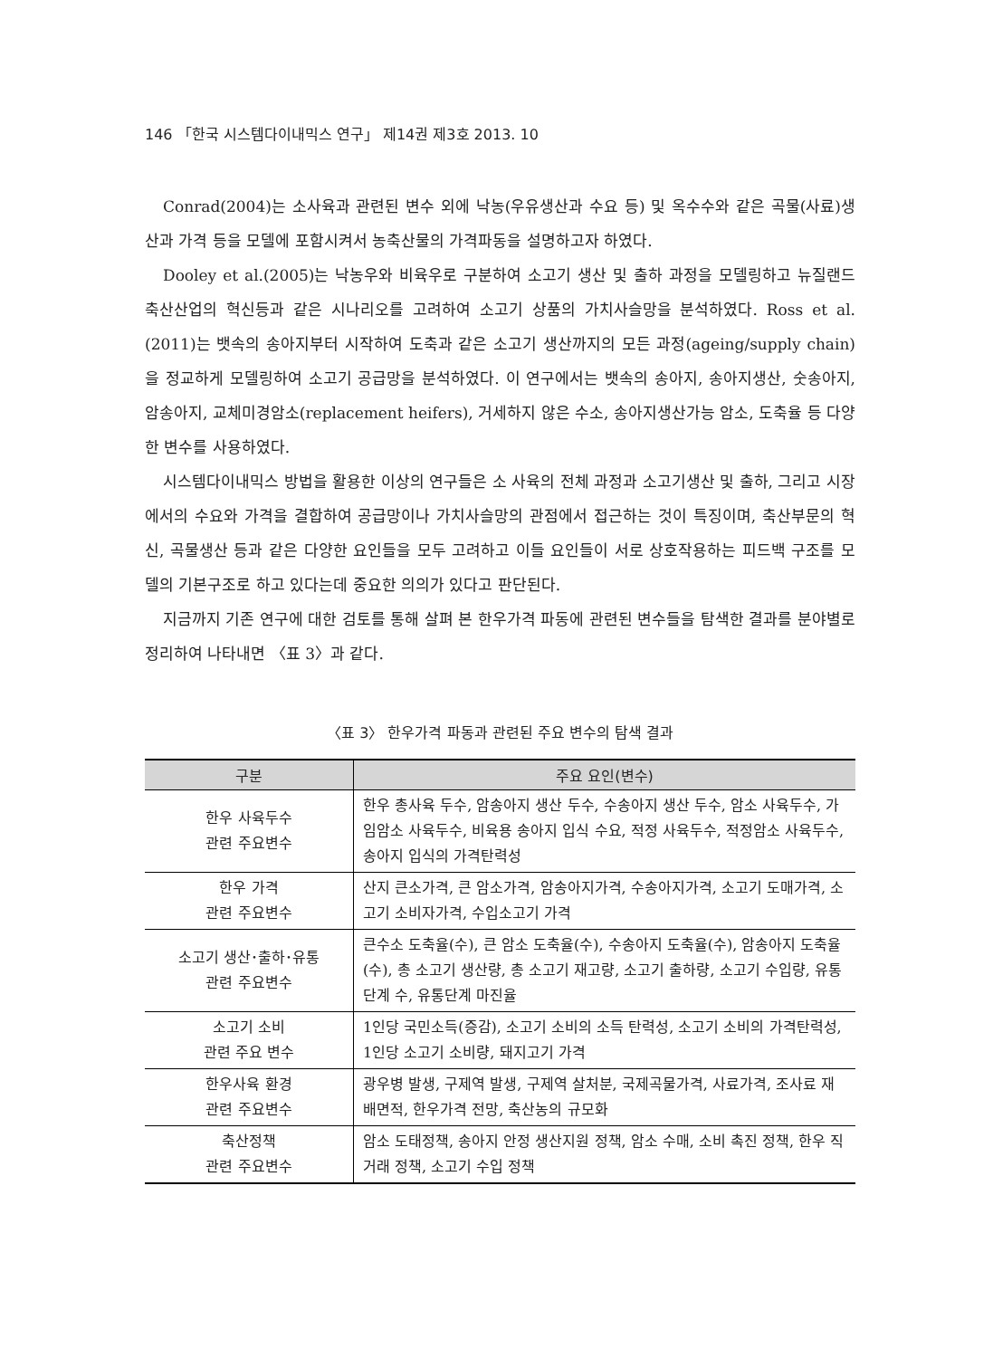146 「한국 시스템다이내믹스 연구」 제14권 제3호 2013. 10
Conrad(2004)는 소사육과 관련된 변수 외에 낙농(우유생산과 수요 등) 및 옥수수와 같은 곡물(사료)생산과 가격 등을 모델에 포함시켜서 농축산물의 가격파동을 설명하고자 하였다.
Dooley et al.(2005)는 낙농우와 비육우로 구분하여 소고기 생산 및 출하 과정을 모델링하고 뉴질랜드 축산산업의 혁신등과 같은 시나리오를 고려하여 소고기 상품의 가치사슬망을 분석하였다. Ross et al.(2011)는 뱃속의 송아지부터 시작하여 도축과 같은 소고기 생산까지의 모든 과정(ageing/supply chain)을 정교하게 모델링하여 소고기 공급망을 분석하였다. 이 연구에서는 뱃속의 송아지, 송아지생산, 숫송아지, 암송아지, 교체미경암소(replacement heifers), 거세하지 않은 수소, 송아지생산가능 암소, 도축율 등 다양한 변수를 사용하였다.
시스템다이내믹스 방법을 활용한 이상의 연구들은 소 사육의 전체 과정과 소고기생산 및 출하, 그리고 시장에서의 수요와 가격을 결합하여 공급망이나 가치사슬망의 관점에서 접근하는 것이 특징이며, 축산부문의 혁신, 곡물생산 등과 같은 다양한 요인들을 모두 고려하고 이들 요인들이 서로 상호작용하는 피드백 구조를 모델의 기본구조로 하고 있다는데 중요한 의의가 있다고 판단된다.
지금까지 기존 연구에 대한 검토를 통해 살펴 본 한우가격 파동에 관련된 변수들을 탐색한 결과를 분야별로 정리하여 나타내면 〈표 3〉과 같다.
〈표 3〉 한우가격 파동과 관련된 주요 변수의 탐색 결과
| 구분 | 주요 요인(변수) |
| --- | --- |
| 한우 사육두수 관련 주요변수 | 한우 총사육 두수, 암송아지 생산 두수, 수송아지 생산 두수, 암소 사육두수, 가임암소 사육두수, 비육용 송아지 입식 수요, 적정 사육두수, 적정암소 사육두수, 송아지 입식의 가격탄력성 |
| 한우 가격 관련 주요변수 | 산지 큰소가격, 큰 암소가격, 암송아지가격, 수송아지가격, 소고기 도매가격, 소고기 소비자가격, 수입소고기 가격 |
| 소고기 생산･출하･유통 관련 주요변수 | 큰수소 도축율(수), 큰 암소 도축율(수), 수송아지 도축율(수), 암송아지 도축율(수), 총 소고기 생산량, 총 소고기 재고량, 소고기 출하량, 소고기 수입량, 유통단계 수, 유통단계 마진율 |
| 소고기 소비 관련 주요 변수 | 1인당 국민소득(증감), 소고기 소비의 소득 탄력성, 소고기 소비의 가격탄력성, 1인당 소고기 소비량, 돼지고기 가격 |
| 한우사육 환경 관련 주요변수 | 광우병 발생, 구제역 발생, 구제역 살처분, 국제곡물가격, 사료가격, 조사료 재배면적, 한우가격 전망, 축산농의 규모화 |
| 축산정책 관련 주요변수 | 암소 도태정책, 송아지 안정 생산지원 정책, 암소 수매, 소비 촉진 정책, 한우 직거래 정책, 소고기 수입 정책 |